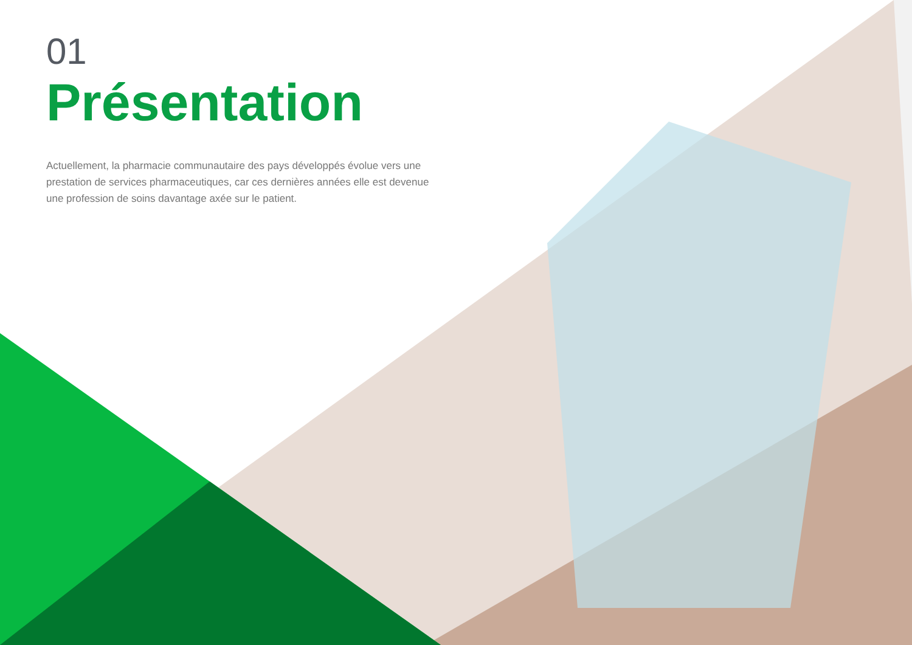01
Présentation
Actuellement, la pharmacie communautaire des pays développés évolue vers une prestation de services pharmaceutiques, car ces dernières années elle est devenue une profession de soins davantage axée sur le patient.